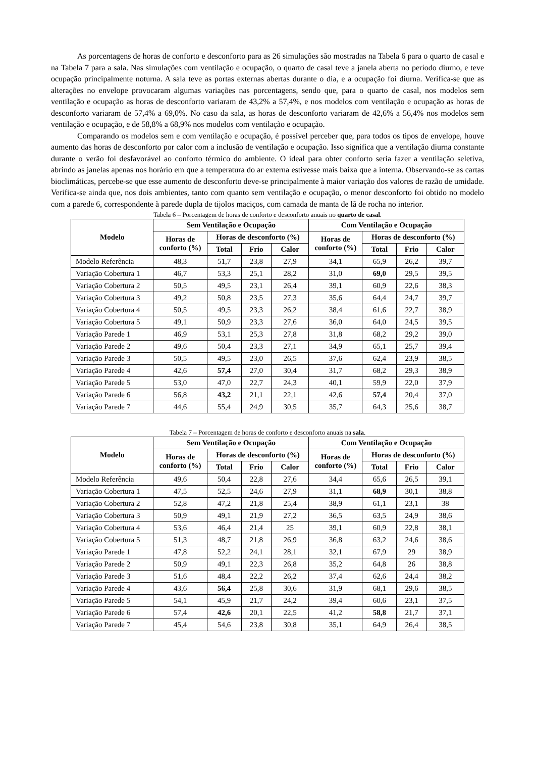As porcentagens de horas de conforto e desconforto para as 26 simulações são mostradas na Tabela 6 para o quarto de casal e na Tabela 7 para a sala. Nas simulações com ventilação e ocupação, o quarto de casal teve a janela aberta no período diurno, e teve ocupação principalmente noturna. A sala teve as portas externas abertas durante o dia, e a ocupação foi diurna. Verifica-se que as alterações no envelope provocaram algumas variações nas porcentagens, sendo que, para o quarto de casal, nos modelos sem ventilação e ocupação as horas de desconforto variaram de 43,2% a 57,4%, e nos modelos com ventilação e ocupação as horas de desconforto variaram de 57,4% a 69,0%. No caso da sala, as horas de desconforto variaram de 42,6% a 56,4% nos modelos sem ventilação e ocupação, e de 58,8% a 68,9% nos modelos com ventilação e ocupação.
Comparando os modelos sem e com ventilação e ocupação, é possível perceber que, para todos os tipos de envelope, houve aumento das horas de desconforto por calor com a inclusão de ventilação e ocupação. Isso significa que a ventilação diurna constante durante o verão foi desfavorável ao conforto térmico do ambiente. O ideal para obter conforto seria fazer a ventilação seletiva, abrindo as janelas apenas nos horário em que a temperatura do ar externa estivesse mais baixa que a interna. Observando-se as cartas bioclimáticas, percebe-se que esse aumento de desconforto deve-se principalmente à maior variação dos valores de razão de umidade. Verifica-se ainda que, nos dois ambientes, tanto com quanto sem ventilação e ocupação, o menor desconforto foi obtido no modelo com a parede 6, correspondente à parede dupla de tijolos maciços, com camada de manta de lã de rocha no interior.
Tabela 6 – Porcentagem de horas de conforto e desconforto anuais no quarto de casal.
| Modelo | Sem Ventilação e Ocupação | | | | Com Ventilação e Ocupação | | | |
| --- | --- | --- | --- | --- | --- | --- | --- | --- |
| | Horas de conforto (%) | Horas de desconforto (%) | | | Horas de conforto (%) | Horas de desconforto (%) | | |
| | | Total | Frio | Calor | | Total | Frio | Calor |
| Modelo Referência | 48,3 | 51,7 | 23,8 | 27,9 | 34,1 | 65,9 | 26,2 | 39,7 |
| Variação Cobertura 1 | 46,7 | 53,3 | 25,1 | 28,2 | 31,0 | 69,0 | 29,5 | 39,5 |
| Variação Cobertura 2 | 50,5 | 49,5 | 23,1 | 26,4 | 39,1 | 60,9 | 22,6 | 38,3 |
| Variação Cobertura 3 | 49,2 | 50,8 | 23,5 | 27,3 | 35,6 | 64,4 | 24,7 | 39,7 |
| Variação Cobertura 4 | 50,5 | 49,5 | 23,3 | 26,2 | 38,4 | 61,6 | 22,7 | 38,9 |
| Variação Cobertura 5 | 49,1 | 50,9 | 23,3 | 27,6 | 36,0 | 64,0 | 24,5 | 39,5 |
| Variação Parede 1 | 46,9 | 53,1 | 25,3 | 27,8 | 31,8 | 68,2 | 29,2 | 39,0 |
| Variação Parede 2 | 49,6 | 50,4 | 23,3 | 27,1 | 34,9 | 65,1 | 25,7 | 39,4 |
| Variação Parede 3 | 50,5 | 49,5 | 23,0 | 26,5 | 37,6 | 62,4 | 23,9 | 38,5 |
| Variação Parede 4 | 42,6 | 57,4 | 27,0 | 30,4 | 31,7 | 68,2 | 29,3 | 38,9 |
| Variação Parede 5 | 53,0 | 47,0 | 22,7 | 24,3 | 40,1 | 59,9 | 22,0 | 37,9 |
| Variação Parede 6 | 56,8 | 43,2 | 21,1 | 22,1 | 42,6 | 57,4 | 20,4 | 37,0 |
| Variação Parede 7 | 44,6 | 55,4 | 24,9 | 30,5 | 35,7 | 64,3 | 25,6 | 38,7 |
Tabela 7 – Porcentagem de horas de conforto e desconforto anuais na sala.
| Modelo | Sem Ventilação e Ocupação | | | | Com Ventilação e Ocupação | | | |
| --- | --- | --- | --- | --- | --- | --- | --- | --- |
| | Horas de conforto (%) | Horas de desconforto (%) | | | Horas de conforto (%) | Horas de desconforto (%) | | |
| | | Total | Frio | Calor | | Total | Frio | Calor |
| Modelo Referência | 49,6 | 50,4 | 22,8 | 27,6 | 34,4 | 65,6 | 26,5 | 39,1 |
| Variação Cobertura 1 | 47,5 | 52,5 | 24,6 | 27,9 | 31,1 | 68,9 | 30,1 | 38,8 |
| Variação Cobertura 2 | 52,8 | 47,2 | 21,8 | 25,4 | 38,9 | 61,1 | 23,1 | 38 |
| Variação Cobertura 3 | 50,9 | 49,1 | 21,9 | 27,2 | 36,5 | 63,5 | 24,9 | 38,6 |
| Variação Cobertura 4 | 53,6 | 46,4 | 21,4 | 25 | 39,1 | 60,9 | 22,8 | 38,1 |
| Variação Cobertura 5 | 51,3 | 48,7 | 21,8 | 26,9 | 36,8 | 63,2 | 24,6 | 38,6 |
| Variação Parede 1 | 47,8 | 52,2 | 24,1 | 28,1 | 32,1 | 67,9 | 29 | 38,9 |
| Variação Parede 2 | 50,9 | 49,1 | 22,3 | 26,8 | 35,2 | 64,8 | 26 | 38,8 |
| Variação Parede 3 | 51,6 | 48,4 | 22,2 | 26,2 | 37,4 | 62,6 | 24,4 | 38,2 |
| Variação Parede 4 | 43,6 | 56,4 | 25,8 | 30,6 | 31,9 | 68,1 | 29,6 | 38,5 |
| Variação Parede 5 | 54,1 | 45,9 | 21,7 | 24,2 | 39,4 | 60,6 | 23,1 | 37,5 |
| Variação Parede 6 | 57,4 | 42,6 | 20,1 | 22,5 | 41,2 | 58,8 | 21,7 | 37,1 |
| Variação Parede 7 | 45,4 | 54,6 | 23,8 | 30,8 | 35,1 | 64,9 | 26,4 | 38,5 |